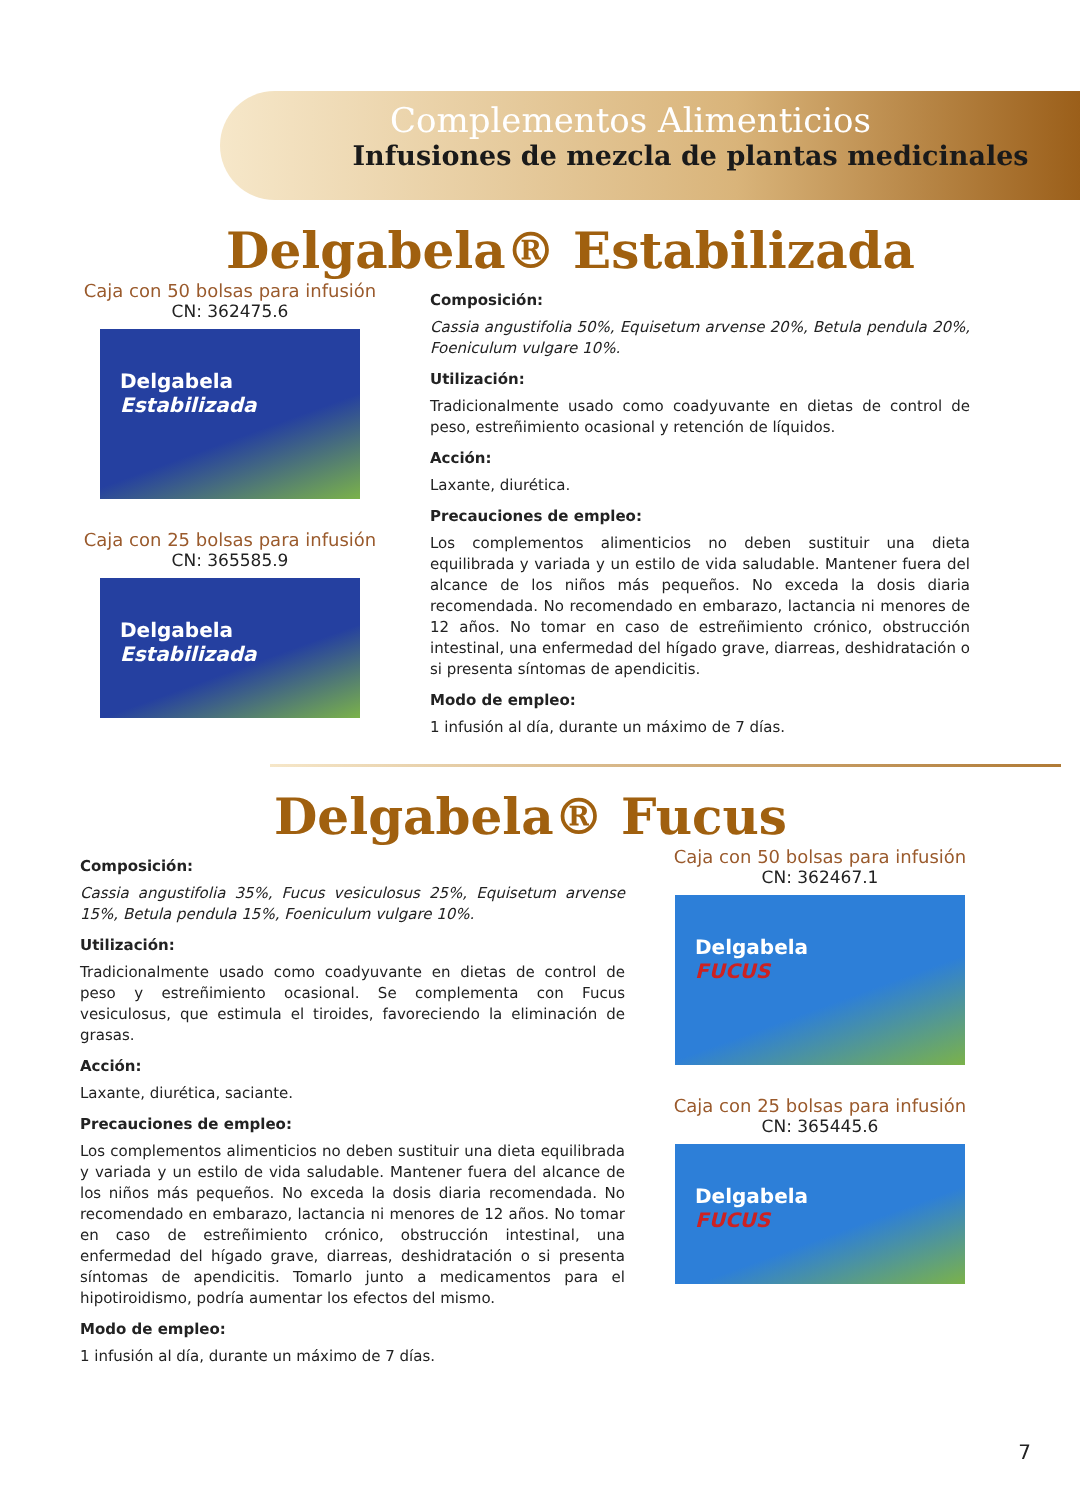Complementos Alimenticios
Infusiones de mezcla de plantas medicinales
Delgabela® Estabilizada
Caja con 50 bolsas para infusión
CN: 362475.6
Delgabela
Estabilizada
Caja con 25 bolsas para infusión
CN: 365585.9
Delgabela
Estabilizada
Composición:
Cassia angustifolia 50%, Equisetum arvense 20%, Betula pendula 20%, Foeniculum vulgare 10%.
Utilización:
Tradicionalmente usado como coadyuvante en dietas de control de peso, estreñimiento ocasional y retención de líquidos.
Acción:
Laxante, diurética.
Precauciones de empleo:
Los complementos alimenticios no deben sustituir una dieta equilibrada y variada y un estilo de vida saludable. Mantener fuera del alcance de los niños más pequeños. No exceda la dosis diaria recomendada. No recomendado en embarazo, lactancia ni menores de 12 años. No tomar en caso de estreñimiento crónico, obstrucción intestinal, una enfermedad del hígado grave, diarreas, deshidratación o si presenta síntomas de apendicitis.
Modo de empleo:
1 infusión al día, durante un máximo de 7 días.
Delgabela® Fucus
Composición:
Cassia angustifolia 35%, Fucus vesiculosus 25%, Equisetum arvense 15%, Betula pendula 15%, Foeniculum vulgare 10%.
Utilización:
Tradicionalmente usado como coadyuvante en dietas de control de peso y estreñimiento ocasional. Se complementa con Fucus vesiculosus, que estimula el tiroides, favoreciendo la eliminación de grasas.
Acción:
Laxante, diurética, saciante.
Precauciones de empleo:
Los complementos alimenticios no deben sustituir una dieta equilibrada y variada y un estilo de vida saludable. Mantener fuera del alcance de los niños más pequeños. No exceda la dosis diaria recomendada. No recomendado en embarazo, lactancia ni menores de 12 años. No tomar en caso de estreñimiento crónico, obstrucción intestinal, una enfermedad del hígado grave, diarreas, deshidratación o si presenta síntomas de apendicitis. Tomarlo junto a medicamentos para el hipotiroidismo, podría aumentar los efectos del mismo.
Modo de empleo:
1 infusión al día, durante un máximo de 7 días.
Caja con 50 bolsas para infusión
CN: 362467.1
Delgabela
FUCUS
Caja con 25 bolsas para infusión
CN: 365445.6
Delgabela
FUCUS
7